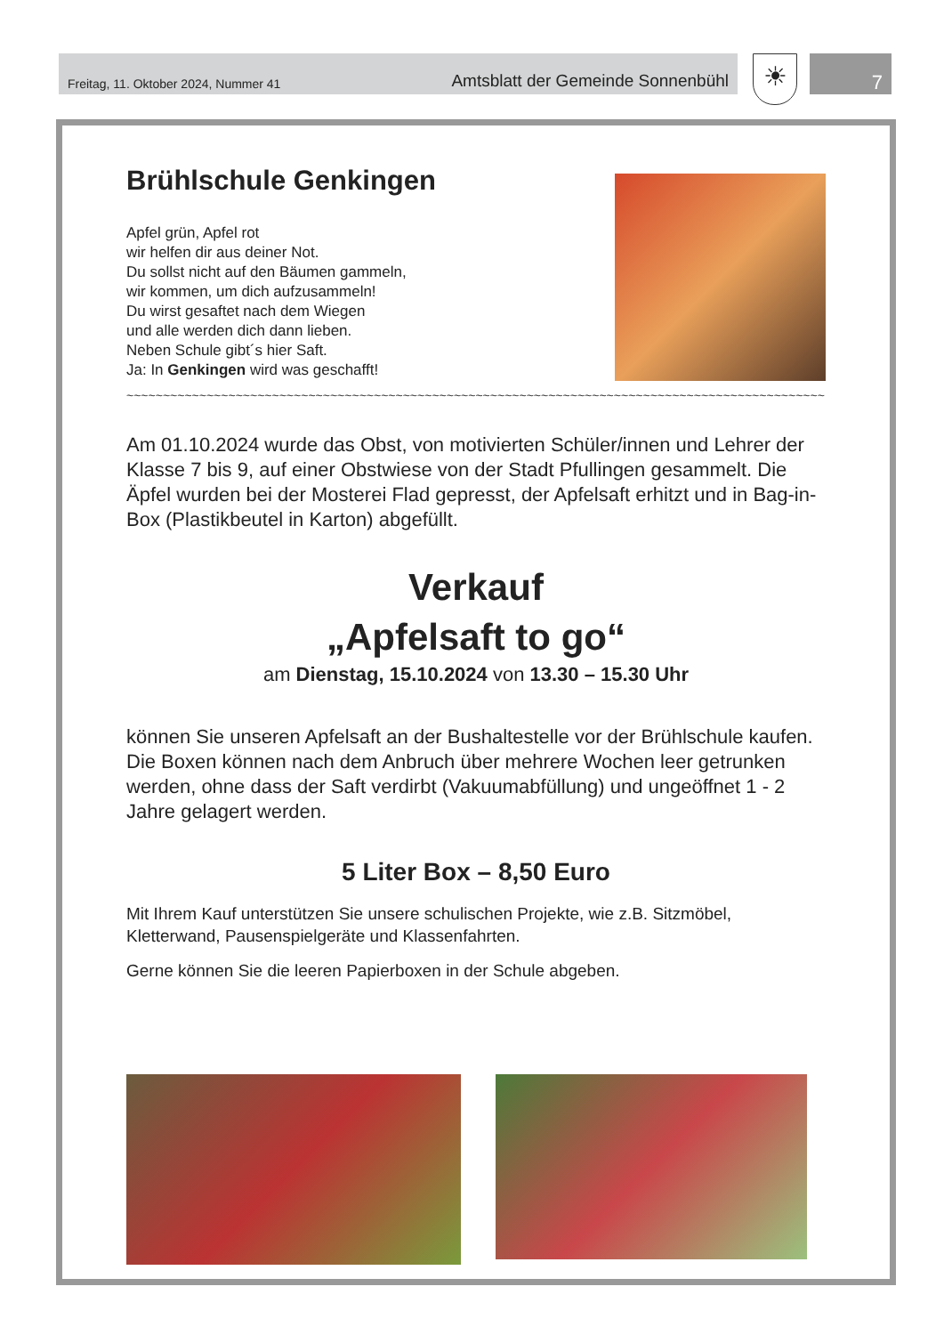Freitag, 11. Oktober 2024, Nummer 41 Amtsblatt der Gemeinde Sonnenbühl ☀ 7
Brühlschule Genkingen
Apfel grün, Apfel rot
wir helfen dir aus deiner Not.
Du sollst nicht auf den Bäumen gammeln,
wir kommen, um dich aufzusammeln!
Du wirst gesaftet nach dem Wiegen
und alle werden dich dann lieben.
Neben Schule gibt´s hier Saft.
Ja: In Genkingen wird was geschafft!
~~~~~~~~~~~~~~~~~~~~~~~~~~~~~~~~~~~~~~~~~~~~~~~~~~~~~~~~~~~~~~~~~~~~~~~~~~~~~~~~~~~~~~~~~~~~~~~~
Am 01.10.2024 wurde das Obst, von motivierten Schüler/innen und Lehrer der Klasse 7 bis 9, auf einer Obstwiese von der Stadt Pfullingen gesammelt. Die Äpfel wurden bei der Mosterei Flad gepresst, der Apfelsaft erhitzt und in Bag-in-Box (Plastikbeutel in Karton) abgefüllt.
Verkauf
„Apfelsaft to go“
am Dienstag, 15.10.2024 von 13.30 – 15.30 Uhr
können Sie unseren Apfelsaft an der Bushaltestelle vor der Brühlschule kaufen. Die Boxen können nach dem Anbruch über mehrere Wochen leer getrunken werden, ohne dass der Saft verdirbt (Vakuumabfüllung) und ungeöffnet 1 - 2 Jahre gelagert werden.
5 Liter Box – 8,50 Euro
Mit Ihrem Kauf unterstützen Sie unsere schulischen Projekte, wie z.B. Sitzmöbel, Kletterwand, Pausenspielgeräte und Klassenfahrten.
Gerne können Sie die leeren Papierboxen in der Schule abgeben.